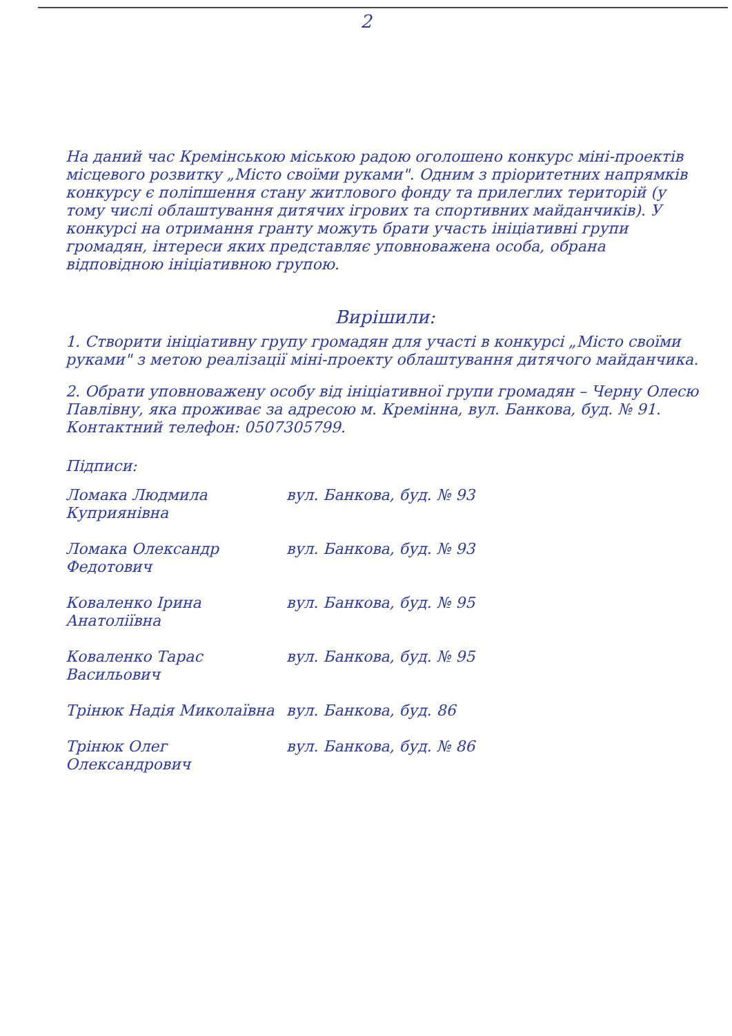2
На даний час Кремінською міською радою оголошено конкурс міні-проектів місцевого розвитку „Місто своїми руками". Одним з пріоритетних напрямків конкурсу є поліпшення стану житлового фонду та прилеглих територій (у тому числі облаштування дитячих ігрових та спортивних майданчиків). У конкурсі на отримання гранту можуть брати участь ініціативні групи громадян, інтереси яких представляє уповноважена особа, обрана відповідною ініціативною групою.
Вирішили:
1. Створити ініціативну групу громадян для участі в конкурсі „Місто своїми руками" з метою реалізації міні-проекту облаштування дитячого майданчика.
2. Обрати уповноважену особу від ініціативної групи громадян – Черну Олесю Павлівну, яка проживає за адресою м. Кремінна, вул. Банкова, буд. № 91.
Контактний телефон: 0507305799.
Підписи:
Ломака Людмила Куприянівна
вул. Банкова, буд. № 93
Ломака Олександр Федотович
вул. Банкова, буд. № 93
Коваленко Ірина Анатоліївна
вул. Банкова, буд. № 95
Коваленко Тарас Васильович
вул. Банкова, буд. № 95
Трінюк Надія Миколаївна вул. Банкова, буд. 86
Трінюк Олег Олександрович
вул. Банкова, буд. № 86